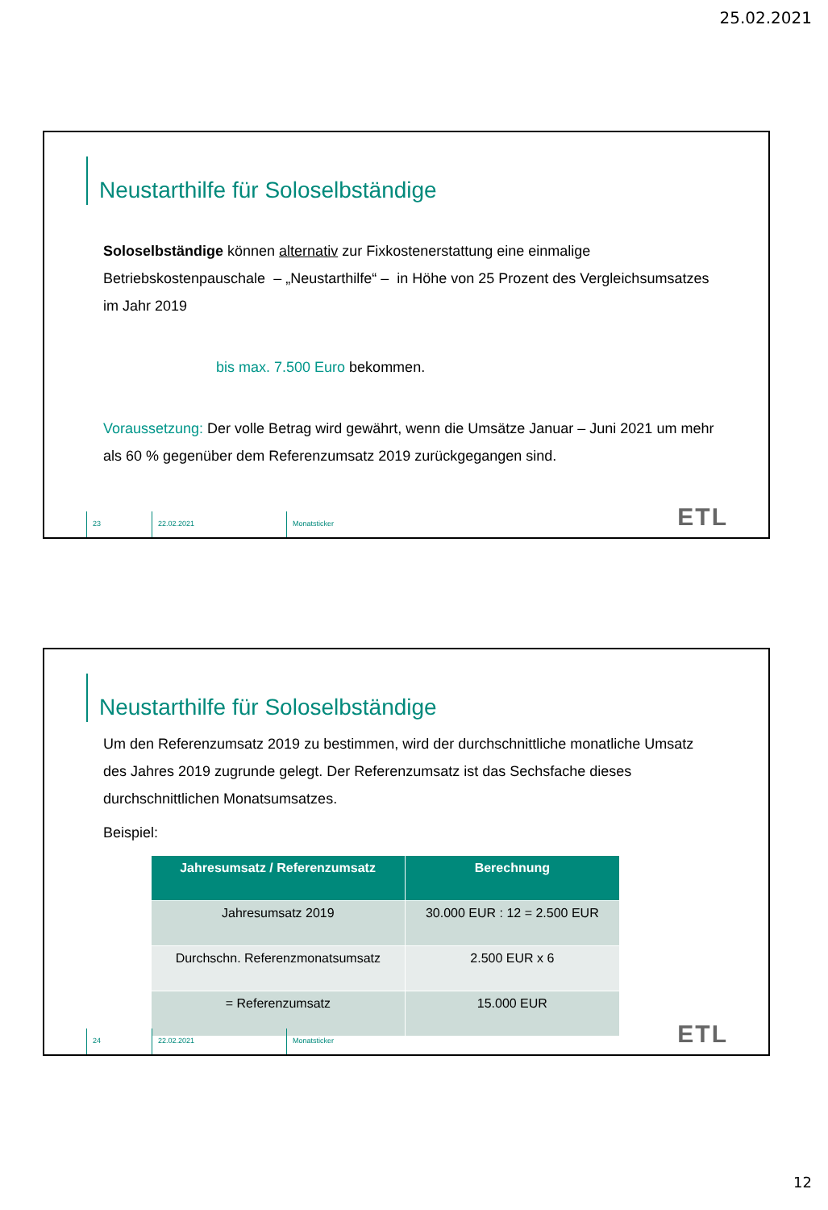25.02.2021
Neustarthilfe für Soloselbständige
Soloselbständige können alternativ zur Fixkostenerstattung eine einmalige Betriebskostenpauschale – „Neustarthilfe“ – in Höhe von 25 Prozent des Vergleichsumsatzes im Jahr 2019
bis max. 7.500 Euro bekommen.
Voraussetzung: Der volle Betrag wird gewährt, wenn die Umsätze Januar – Juni 2021 um mehr als 60 % gegenüber dem Referenzumsatz 2019 zurückgegangen sind.
23 22.02.2021 Monatsticker
ETL
Neustarthilfe für Soloselbständige
Um den Referenzumsatz 2019 zu bestimmen, wird der durchschnittliche monatliche Umsatz des Jahres 2019 zugrunde gelegt. Der Referenzumsatz ist das Sechsfache dieses durchschnittlichen Monatsumsatzes.
Beispiel:
| Jahresumsatz / Referenzumsatz | Berechnung |
| --- | --- |
| Jahresumsatz 2019 | 30.000 EUR : 12 = 2.500 EUR |
| Durchschn. Referenzmonatsumsatz | 2.500 EUR x 6 |
| = Referenzumsatz | 15.000 EUR |
24 22.02.2021 Monatsticker
ETL
12